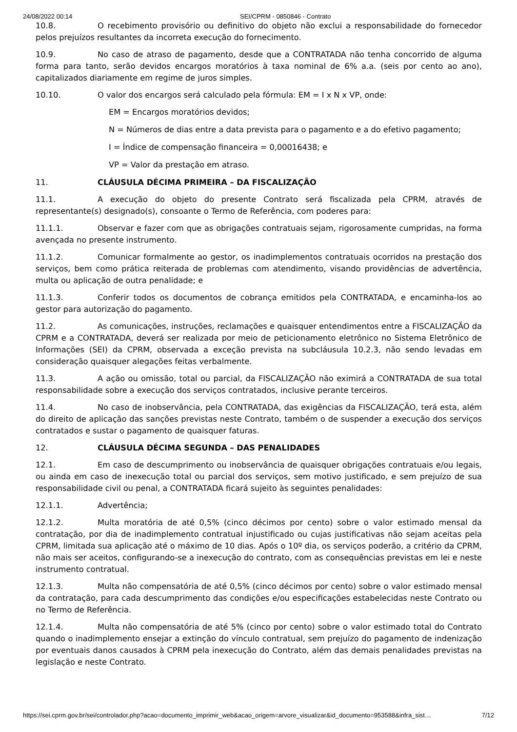24/08/2022 00:14 SEI/CPRM - 0850846 - Contrato
10.8. O recebimento provisório ou definitivo do objeto não exclui a responsabilidade do fornecedor pelos prejuízos resultantes da incorreta execução do fornecimento.
10.9. No caso de atraso de pagamento, desde que a CONTRATADA não tenha concorrido de alguma forma para tanto, serão devidos encargos moratórios à taxa nominal de 6% a.a. (seis por cento ao ano), capitalizados diariamente em regime de juros simples.
10.10. O valor dos encargos será calculado pela fórmula: EM = I x N x VP, onde:
EM = Encargos moratórios devidos;
N = Números de dias entre a data prevista para o pagamento e a do efetivo pagamento;
I = Índice de compensação financeira = 0,00016438; e
VP = Valor da prestação em atraso.
11. CLÁUSULA DÉCIMA PRIMEIRA – DA FISCALIZAÇÃO
11.1. A execução do objeto do presente Contrato será fiscalizada pela CPRM, através de representante(s) designado(s), consoante o Termo de Referência, com poderes para:
11.1.1. Observar e fazer com que as obrigações contratuais sejam, rigorosamente cumpridas, na forma avençada no presente instrumento.
11.1.2. Comunicar formalmente ao gestor, os inadimplementos contratuais ocorridos na prestação dos serviços, bem como prática reiterada de problemas com atendimento, visando providências de advertência, multa ou aplicação de outra penalidade; e
11.1.3. Conferir todos os documentos de cobrança emitidos pela CONTRATADA, e encaminha-los ao gestor para autorização do pagamento.
11.2. As comunicações, instruções, reclamações e quaisquer entendimentos entre a FISCALIZAÇÃO da CPRM e a CONTRATADA, deverá ser realizada por meio de peticionamento eletrônico no Sistema Eletrônico de Informações (SEI) da CPRM, observada a exceção prevista na subcláusula 10.2.3, não sendo levadas em consideração quaisquer alegações feitas verbalmente.
11.3. A ação ou omissão, total ou parcial, da FISCALIZAÇÃO não eximirá a CONTRATADA de sua total responsabilidade sobre a execução dos serviços contratados, inclusive perante terceiros.
11.4. No caso de inobservância, pela CONTRATADA, das exigências da FISCALIZAÇÃO, terá esta, além do direito de aplicação das sanções previstas neste Contrato, também o de suspender a execução dos serviços contratados e sustar o pagamento de quaisquer faturas.
12. CLÁUSULA DÉCIMA SEGUNDA – DAS PENALIDADES
12.1. Em caso de descumprimento ou inobservância de quaisquer obrigações contratuais e/ou legais, ou ainda em caso de inexecução total ou parcial dos serviços, sem motivo justificado, e sem prejuízo de sua responsabilidade civil ou penal, a CONTRATADA ficará sujeito às seguintes penalidades:
12.1.1. Advertência;
12.1.2. Multa moratória de até 0,5% (cinco décimos por cento) sobre o valor estimado mensal da contratação, por dia de inadimplemento contratual injustificado ou cujas justificativas não sejam aceitas pela CPRM, limitada sua aplicação até o máximo de 10 dias. Após o 10º dia, os serviços poderão, a critério da CPRM, não mais ser aceitos, configurando-se a inexecução do contrato, com as consequências previstas em lei e neste instrumento contratual.
12.1.3. Multa não compensatória de até 0,5% (cinco décimos por cento) sobre o valor estimado mensal da contratação, para cada descumprimento das condições e/ou especificações estabelecidas neste Contrato ou no Termo de Referência.
12.1.4. Multa não compensatória de até 5% (cinco por cento) sobre o valor estimado total do Contrato quando o inadimplemento ensejar a extinção do vínculo contratual, sem prejuízo do pagamento de indenização por eventuais danos causados à CPRM pela inexecução do Contrato, além das demais penalidades previstas na legislação e neste Contrato.
https://sei.cprm.gov.br/sei/controlador.php?acao=documento_imprimir_web&acao_origem=arvore_visualizar&id_documento=953588&infra_sist… 7/12